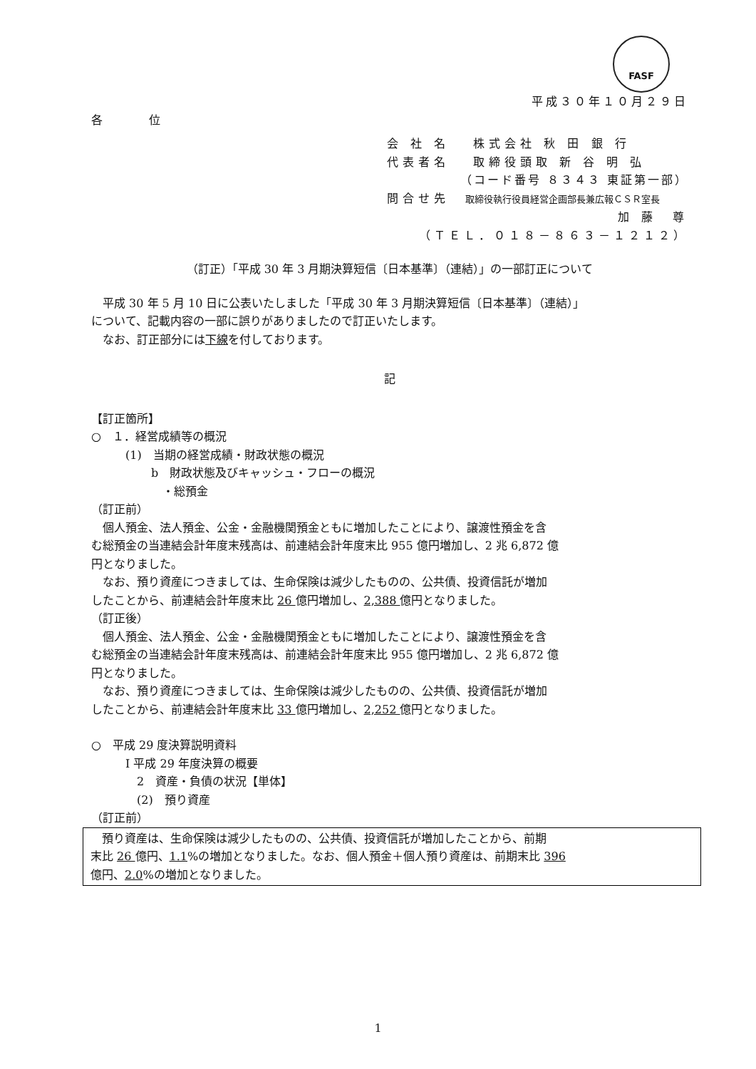FASF
平成３０年１０月２９日
各 位
会 社 名　 株式会社 秋 田 銀 行
代表者名　 取締役頭取 新 谷 明 弘
（コード番号 ８３４３ 東証第一部）
問合せ先　取締役執行役員経営企画部長兼広報ＣＳＲ室長
加 藤　尊　
（ＴＥＬ．０１８－８６３－１２１２）
（訂正）「平成 30 年 3 月期決算短信〔日本基準〕（連結）」の一部訂正について
平成 30 年 5 月 10 日に公表いたしました「平成 30 年 3 月期決算短信〔日本基準〕（連結）」
について、記載内容の一部に誤りがありましたので訂正いたします。
なお、訂正部分には下線を付しております。
記
【訂正箇所】
○　１．経営成績等の概況
(1)　当期の経営成績・財政状態の概況
b　財政状態及びキャッシュ・フローの概況
・総預金
（訂正前）
個人預金、法人預金、公金・金融機関預金ともに増加したことにより、譲渡性預金を含
む総預金の当連結会計年度末残高は、前連結会計年度末比 955 億円増加し、2 兆 6,872 億
円となりました。
なお、預り資産につきましては、生命保険は減少したものの、公共債、投資信託が増加
したことから、前連結会計年度末比 26 億円増加し、2,388 億円となりました。
（訂正後）
個人預金、法人預金、公金・金融機関預金ともに増加したことにより、譲渡性預金を含
む総預金の当連結会計年度末残高は、前連結会計年度末比 955 億円増加し、2 兆 6,872 億
円となりました。
なお、預り資産につきましては、生命保険は減少したものの、公共債、投資信託が増加
したことから、前連結会計年度末比 33 億円増加し、2,252 億円となりました。
○　平成 29 度決算説明資料
Ⅰ 平成 29 年度決算の概要
2　資産・負債の状況【単体】
(2)　預り資産
（訂正前）
預り資産は、生命保険は減少したものの、公共債、投資信託が増加したことから、前期
末比 26 億円、1.1%の増加となりました。なお、個人預金＋個人預り資産は、前期末比 396
億円、2.0%の増加となりました。
1